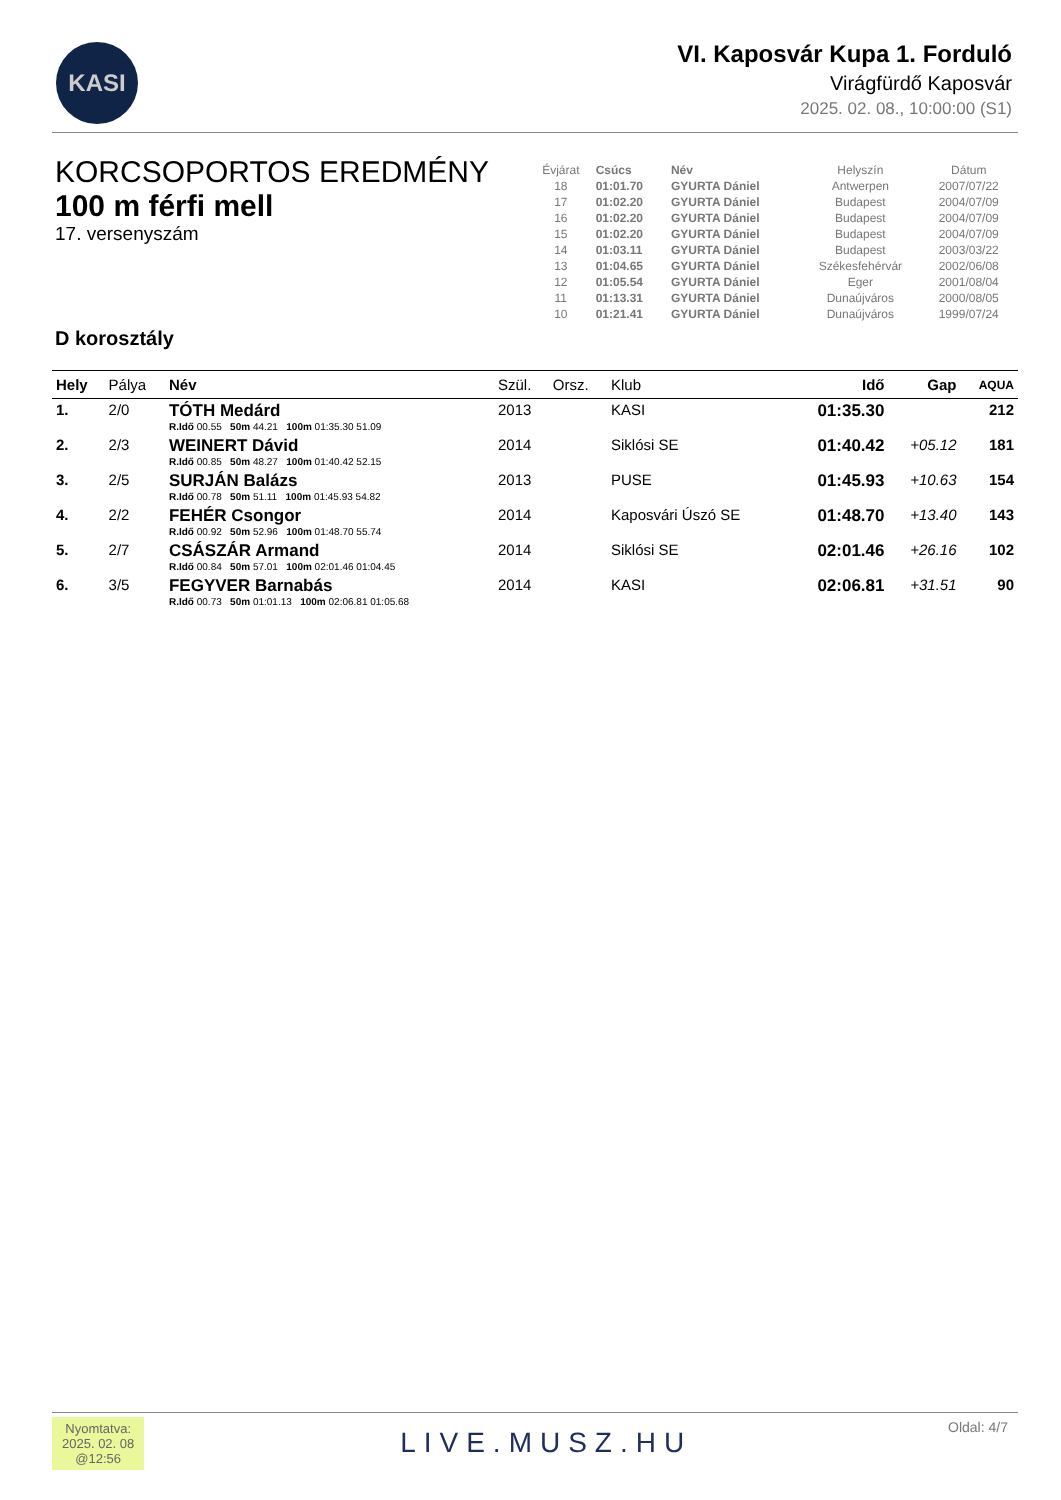KASI
VI. Kaposvár Kupa 1. Forduló
Virágfürdő Kaposvár
2025. 02. 08., 10:00:00 (S1)
KORCSOPORTOS EREDMÉNY
100 m férfi mell
17. versenyszám
D korosztály
| Évjárat | Csúcs | Név | Helyszín | Dátum |
| 18 | 01:01.70 | GYURTA Dániel | Antwerpen | 2007/07/22 |
| 17 | 01:02.20 | GYURTA Dániel | Budapest | 2004/07/09 |
| 16 | 01:02.20 | GYURTA Dániel | Budapest | 2004/07/09 |
| 15 | 01:02.20 | GYURTA Dániel | Budapest | 2004/07/09 |
| 14 | 01:03.11 | GYURTA Dániel | Budapest | 2003/03/22 |
| 13 | 01:04.65 | GYURTA Dániel | Székesfehérvár | 2002/06/08 |
| 12 | 01:05.54 | GYURTA Dániel | Eger | 2001/08/04 |
| 11 | 01:13.31 | GYURTA Dániel | Dunaújváros | 2000/08/05 |
| 10 | 01:21.41 | GYURTA Dániel | Dunaújváros | 1999/07/24 |
| Hely | Pálya | Név | Szül. | Orsz. | Klub | Idő | Gap | AQUA |
| --- | --- | --- | --- | --- | --- | --- | --- | --- |
| 1. | 2/0 | TÓTH Medárd R.Idő 00.55 50m 44.21 100m 01:35.30 51.09 | 2013 | | KASI | 01:35.30 | | 212 |
| 2. | 2/3 | WEINERT Dávid R.Idő 00.85 50m 48.27 100m 01:40.42 52.15 | 2014 | | Siklósi SE | 01:40.42 | +05.12 | 181 |
| 3. | 2/5 | SURJÁN Balázs R.Idő 00.78 50m 51.11 100m 01:45.93 54.82 | 2013 | | PUSE | 01:45.93 | +10.63 | 154 |
| 4. | 2/2 | FEHÉR Csongor R.Idő 00.92 50m 52.96 100m 01:48.70 55.74 | 2014 | | Kaposvári Úszó SE | 01:48.70 | +13.40 | 143 |
| 5. | 2/7 | CSÁSZÁR Armand R.Idő 00.84 50m 57.01 100m 02:01.46 01:04.45 | 2014 | | Siklósi SE | 02:01.46 | +26.16 | 102 |
| 6. | 3/5 | FEGYVER Barnabás R.Idő 00.73 50m 01:01.13 100m 02:06.81 01:05.68 | 2014 | | KASI | 02:06.81 | +31.51 | 90 |
Nyomtatva:
2025. 02. 08
@12:56
LIVE.MUSZ.HU
Oldal: 4/7